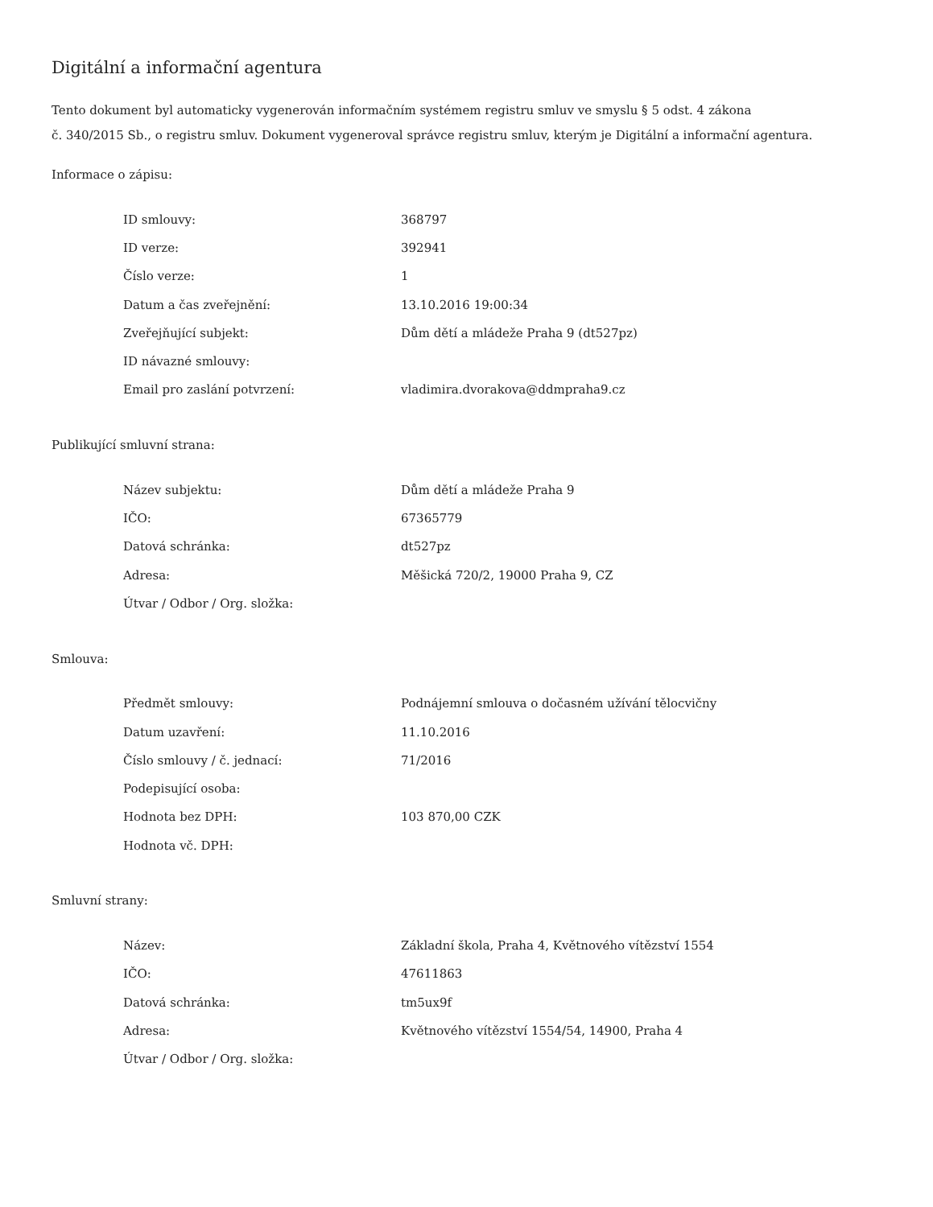Digitální a informační agentura
Tento dokument byl automaticky vygenerován informačním systémem registru smluv ve smyslu § 5 odst. 4 zákona
č. 340/2015 Sb., o registru smluv. Dokument vygeneroval správce registru smluv, kterým je Digitální a informační agentura.
Informace o zápisu:
| ID smlouvy: | 368797 |
| ID verze: | 392941 |
| Číslo verze: | 1 |
| Datum a čas zveřejnění: | 13.10.2016 19:00:34 |
| Zveřejňující subjekt: | Dům dětí a mládeže Praha 9 (dt527pz) |
| ID návazné smlouvy: | |
| Email pro zaslání potvrzení: | vladimira.dvorakova@ddmpraha9.cz |
Publikující smluvní strana:
| Název subjektu: | Dům dětí a mládeže Praha 9 |
| IČO: | 67365779 |
| Datová schránka: | dt527pz |
| Adresa: | Měšická 720/2, 19000 Praha 9, CZ |
| Útvar / Odbor / Org. složka: | |
Smlouva:
| Předmět smlouvy: | Podnájemní smlouva o dočasném užívání tělocvičny |
| Datum uzavření: | 11.10.2016 |
| Číslo smlouvy / č. jednací: | 71/2016 |
| Podepisující osoba: | |
| Hodnota bez DPH: | 103 870,00 CZK |
| Hodnota vč. DPH: | |
Smluvní strany:
| Název: | Základní škola, Praha 4, Květnového vítězství 1554 |
| IČO: | 47611863 |
| Datová schránka: | tm5ux9f |
| Adresa: | Květnového vítězství 1554/54, 14900, Praha 4 |
| Útvar / Odbor / Org. složka: | |